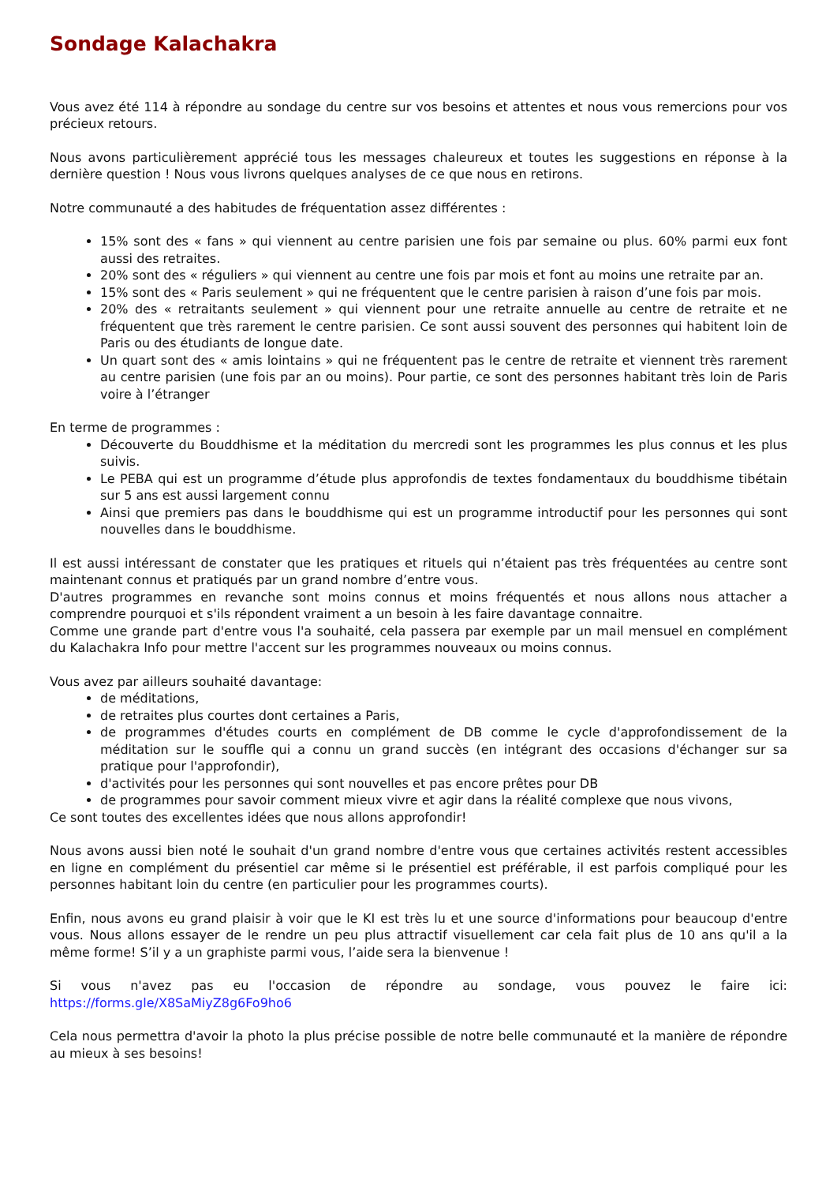Sondage Kalachakra
Vous avez été 114 à répondre au sondage du centre sur vos besoins et attentes et nous vous remercions pour vos précieux retours.
Nous avons particulièrement apprécié tous les messages chaleureux et toutes les suggestions en réponse à la dernière question ! Nous vous livrons quelques analyses de ce que nous en retirons.
Notre communauté a des habitudes de fréquentation assez différentes :
15% sont des « fans » qui viennent au centre parisien une fois par semaine ou plus. 60% parmi eux font aussi des retraites.
20% sont des « réguliers » qui viennent au centre une fois par mois et font au moins une retraite par an.
15% sont des « Paris seulement » qui ne fréquentent que le centre parisien à raison d’une fois par mois.
20% des « retraitants seulement » qui viennent pour une retraite annuelle au centre de retraite et ne fréquentent que très rarement le centre parisien. Ce sont aussi souvent des personnes qui habitent loin de Paris ou des étudiants de longue date.
Un quart sont des « amis lointains » qui ne fréquentent pas le centre de retraite et viennent très rarement au centre parisien (une fois par an ou moins). Pour partie, ce sont des personnes habitant très loin de Paris voire à l’étranger
En terme de programmes :
Découverte du Bouddhisme et la méditation du mercredi sont les programmes les plus connus et les plus suivis.
Le PEBA qui est un programme d’étude plus approfondis de textes fondamentaux du bouddhisme tibétain sur 5 ans est aussi largement connu
Ainsi que premiers pas dans le bouddhisme qui est un programme introductif pour les personnes qui sont nouvelles dans le bouddhisme.
Il est aussi intéressant de constater que les pratiques et rituels qui n’étaient pas très fréquentées au centre sont maintenant connus et pratiqués par un grand nombre d’entre vous.
D'autres programmes en revanche sont moins connus et moins fréquentés et nous allons nous attacher a comprendre pourquoi et s'ils répondent vraiment a un besoin à les faire davantage connaitre.
Comme une grande part d'entre vous l'a souhaité, cela passera par exemple par un mail mensuel en complément du Kalachakra Info pour mettre l'accent sur les programmes nouveaux ou moins connus.
Vous avez par ailleurs souhaité davantage:
de méditations,
de retraites plus courtes dont certaines a Paris,
de programmes d'études courts en complément de DB comme le cycle d'approfondissement de la méditation sur le souffle qui a connu un grand succès (en intégrant des occasions d'échanger sur sa pratique pour l'approfondir),
d'activités pour les personnes qui sont nouvelles et pas encore prêtes pour DB
de programmes pour savoir comment mieux vivre et agir dans la réalité complexe que nous vivons,
Ce sont toutes des excellentes idées que nous allons approfondir!
Nous avons aussi bien noté le souhait d'un grand nombre d'entre vous que certaines activités restent accessibles en ligne en complément du présentiel car même si le présentiel est préférable, il est parfois compliqué pour les personnes habitant loin du centre (en particulier pour les programmes courts).
Enfin, nous avons eu grand plaisir à voir que le KI est très lu et une source d'informations pour beaucoup d'entre vous. Nous allons essayer de le rendre un peu plus attractif visuellement car cela fait plus de 10 ans qu'il a la même forme! S’il y a un graphiste parmi vous, l’aide sera la bienvenue !
Si vous n'avez pas eu l'occasion de répondre au sondage, vous pouvez le faire ici: https://forms.gle/X8SaMiyZ8g6Fo9ho6
Cela nous permettra d'avoir la photo la plus précise possible de notre belle communauté et la manière de répondre au mieux à ses besoins!